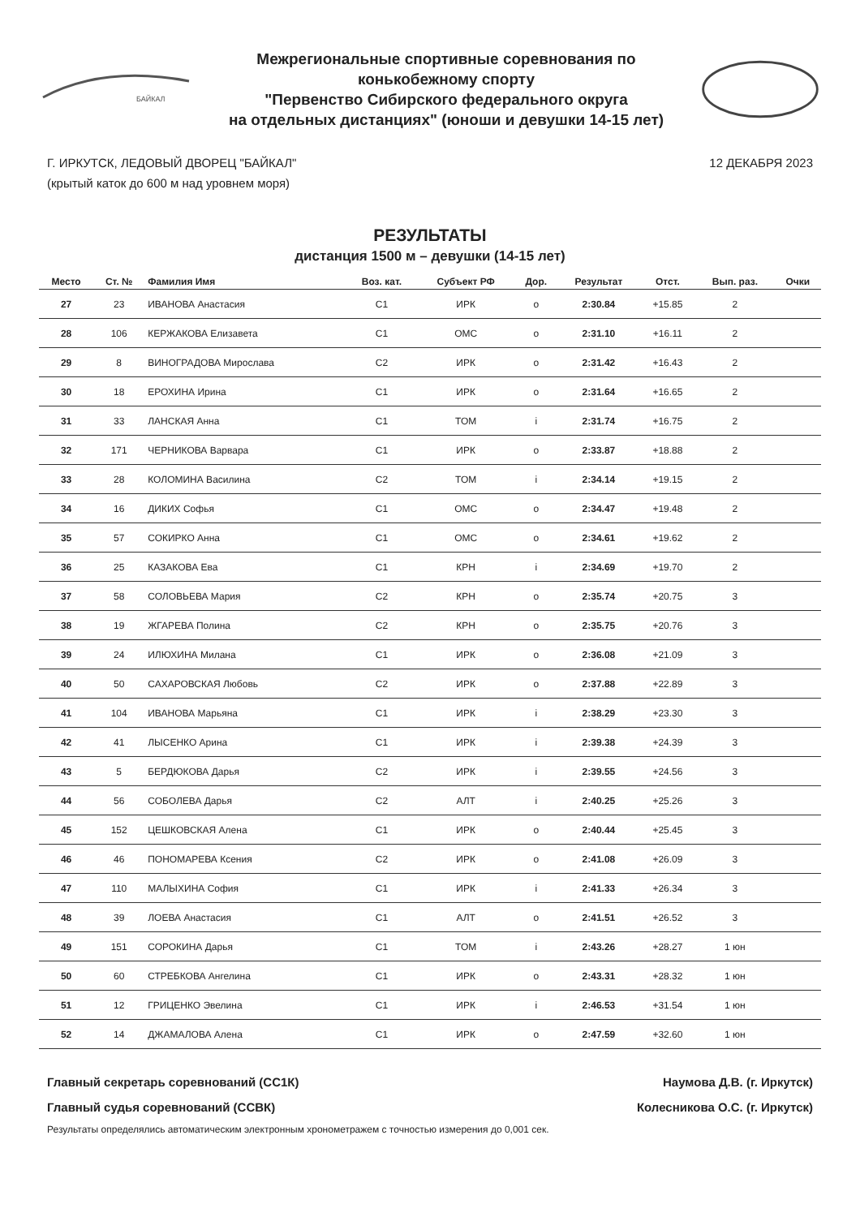БАЙКАЛ
Межрегиональные спортивные соревнования по
конькобежному спорту
"Первенство Сибирского федерального округа
на отдельных дистанциях" (юноши и девушки 14-15 лет)
Г. ИРКУТСК, ЛЕДОВЫЙ ДВОРЕЦ "БАЙКАЛ"
(крытый каток до 600 м над уровнем моря)
12 ДЕКАБРЯ 2023
РЕЗУЛЬТАТЫ
дистанция 1500 м – девушки (14-15 лет)
| Место | Ст. № | Фамилия Имя | Воз. кат. | Субъект РФ | Дор. | Результат | Отст. | Вып. раз. | Очки |
| --- | --- | --- | --- | --- | --- | --- | --- | --- | --- |
| 27 | 23 | ИВАНОВА Анастасия | С1 | ИРК | o | 2:30.84 | +15.85 | 2 | |
| 28 | 106 | КЕРЖАКОВА Елизавета | С1 | ОМС | o | 2:31.10 | +16.11 | 2 | |
| 29 | 8 | ВИНОГРАДОВА Мирослава | С2 | ИРК | o | 2:31.42 | +16.43 | 2 | |
| 30 | 18 | ЕРОХИНА Ирина | С1 | ИРК | o | 2:31.64 | +16.65 | 2 | |
| 31 | 33 | ЛАНСКАЯ Анна | С1 | ТОМ | i | 2:31.74 | +16.75 | 2 | |
| 32 | 171 | ЧЕРНИКОВА Варвара | С1 | ИРК | o | 2:33.87 | +18.88 | 2 | |
| 33 | 28 | КОЛОМИНА Василина | С2 | ТОМ | i | 2:34.14 | +19.15 | 2 | |
| 34 | 16 | ДИКИХ Софья | С1 | ОМС | o | 2:34.47 | +19.48 | 2 | |
| 35 | 57 | СОКИРКО Анна | С1 | ОМС | o | 2:34.61 | +19.62 | 2 | |
| 36 | 25 | КАЗАКОВА Ева | С1 | КРН | i | 2:34.69 | +19.70 | 2 | |
| 37 | 58 | СОЛОВЬЕВА Мария | С2 | КРН | o | 2:35.74 | +20.75 | 3 | |
| 38 | 19 | ЖГАРЕВА Полина | С2 | КРН | o | 2:35.75 | +20.76 | 3 | |
| 39 | 24 | ИЛЮХИНА Милана | С1 | ИРК | o | 2:36.08 | +21.09 | 3 | |
| 40 | 50 | САХАРОВСКАЯ Любовь | С2 | ИРК | o | 2:37.88 | +22.89 | 3 | |
| 41 | 104 | ИВАНОВА Марьяна | С1 | ИРК | i | 2:38.29 | +23.30 | 3 | |
| 42 | 41 | ЛЫСЕНКО Арина | С1 | ИРК | i | 2:39.38 | +24.39 | 3 | |
| 43 | 5 | БЕРДЮКОВА Дарья | С2 | ИРК | i | 2:39.55 | +24.56 | 3 | |
| 44 | 56 | СОБОЛЕВА Дарья | С2 | АЛТ | i | 2:40.25 | +25.26 | 3 | |
| 45 | 152 | ЦЕШКОВСКАЯ Алена | С1 | ИРК | o | 2:40.44 | +25.45 | 3 | |
| 46 | 46 | ПОНОМАРЕВА Ксения | С2 | ИРК | o | 2:41.08 | +26.09 | 3 | |
| 47 | 110 | МАЛЫХИНА София | С1 | ИРК | i | 2:41.33 | +26.34 | 3 | |
| 48 | 39 | ЛОЕВА Анастасия | С1 | АЛТ | o | 2:41.51 | +26.52 | 3 | |
| 49 | 151 | СОРОКИНА Дарья | С1 | ТОМ | i | 2:43.26 | +28.27 | 1 юн | |
| 50 | 60 | СТРЕБКОВА Ангелина | С1 | ИРК | o | 2:43.31 | +28.32 | 1 юн | |
| 51 | 12 | ГРИЦЕНКО Эвелина | С1 | ИРК | i | 2:46.53 | +31.54 | 1 юн | |
| 52 | 14 | ДЖАМАЛОВА Алена | С1 | ИРК | o | 2:47.59 | +32.60 | 1 юн | |
Главный секретарь соревнований (СС1К) Наумова Д.В. (г. Иркутск)
Главный судья соревнований (ССВК) Колесникова О.С. (г. Иркутск)
Результаты определялись автоматическим электронным хронометражем с точностью измерения до 0,001 сек.